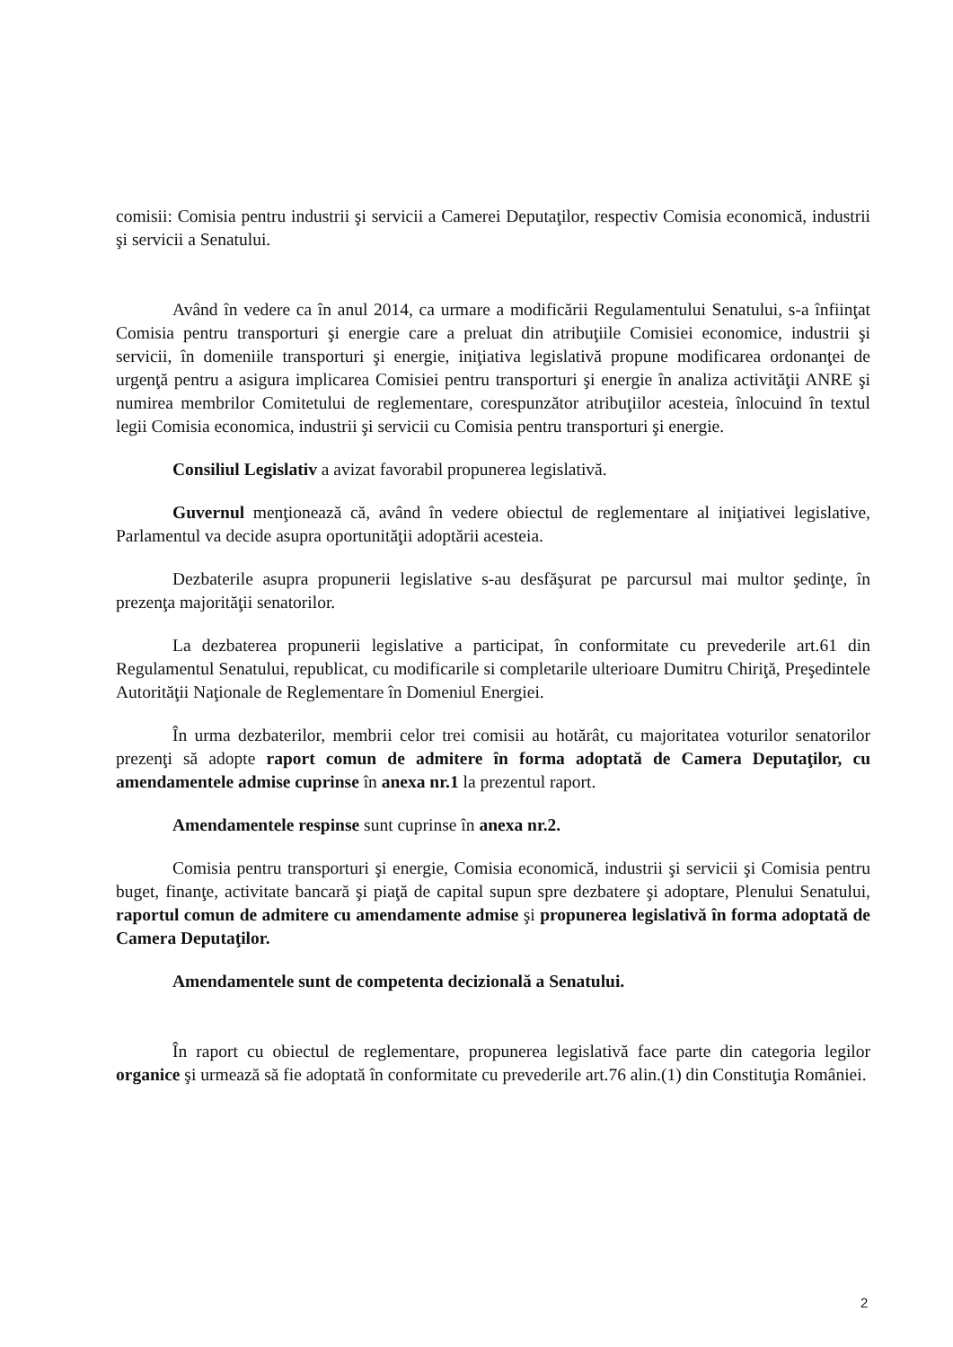comisii: Comisia pentru industrii şi servicii a Camerei Deputaţilor, respectiv Comisia economică, industrii şi servicii a Senatului.
Având în vedere ca în anul 2014, ca urmare a modificării Regulamentului Senatului, s-a înfiinţat Comisia pentru transporturi şi energie care a preluat din atribuţiile Comisiei economice, industrii şi servicii, în domeniile transporturi şi energie, iniţiativa legislativă propune modificarea ordonanţei de urgenţă pentru a asigura implicarea Comisiei pentru transporturi şi energie în analiza activităţii ANRE şi numirea membrilor Comitetului de reglementare, corespunzător atribuţiilor acesteia, înlocuind în textul legii Comisia economica, industrii şi servicii cu Comisia pentru transporturi şi energie.
Consiliul Legislativ a avizat favorabil propunerea legislativă.
Guvernul menţionează că, având în vedere obiectul de reglementare al iniţiativei legislative, Parlamentul va decide asupra oportunităţii adoptării acesteia.
Dezbaterile asupra propunerii legislative s-au desfăşurat pe parcursul mai multor şedinţe, în prezenţa majorităţii senatorilor.
La dezbaterea propunerii legislative a participat, în conformitate cu prevederile art.61 din Regulamentul Senatului, republicat, cu modificarile si completarile ulterioare Dumitru Chiriţă, Preşedintele Autorităţii Naţionale de Reglementare în Domeniul Energiei.
În urma dezbaterilor, membrii celor trei comisii au hotărât, cu majoritatea voturilor senatorilor prezenţi să adopte raport comun de admitere în forma adoptată de Camera Deputaţilor, cu amendamentele admise cuprinse în anexa nr.1 la prezentul raport.
Amendamentele respinse sunt cuprinse în anexa nr.2.
Comisia pentru transporturi şi energie, Comisia economică, industrii şi servicii şi Comisia pentru buget, finanţe, activitate bancară şi piaţă de capital supun spre dezbatere şi adoptare, Plenului Senatului, raportul comun de admitere cu amendamente admise şi propunerea legislativă în forma adoptată de Camera Deputaţilor.
Amendamentele sunt de competenta decizională a Senatului.
În raport cu obiectul de reglementare, propunerea legislativă face parte din categoria legilor organice şi urmează să fie adoptată în conformitate cu prevederile art.76 alin.(1) din Constituţia României.
2